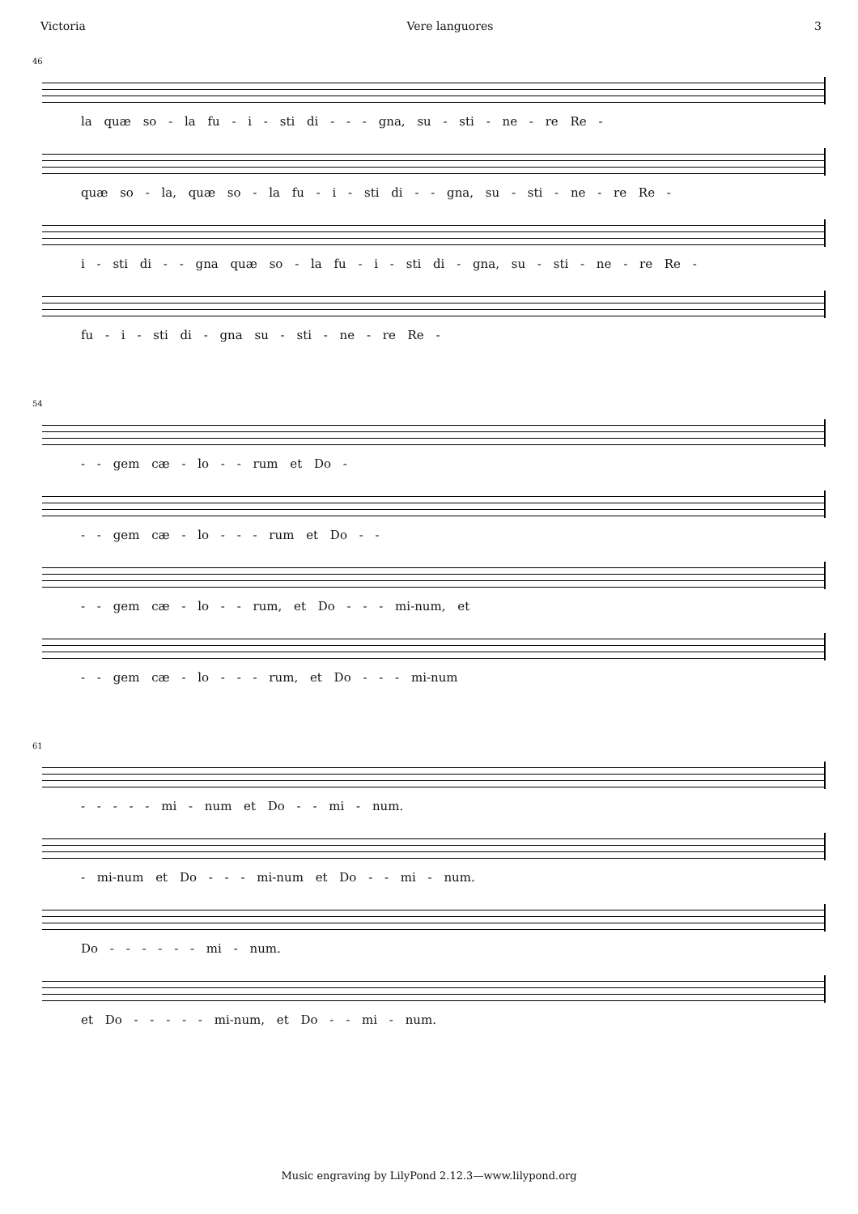Victoria Vere languores 3
46
la quæ so - la fu - i - sti di - - - gna, su - sti - ne - re Re -
quæ so - la, quæ so - la fu - i - sti di - - gna, su - sti - ne - re Re -
i - sti di - - gna quæ so - la fu - i - sti di - gna, su - sti - ne - re Re -
fu - i - sti di - gna su - sti - ne - re Re -
54
- - gem cæ - lo - - rum et Do -
- - gem cæ - lo - - - rum et Do - -
- - gem cæ - lo - - rum, et Do - - - mi-num, et
- - gem cæ - lo - - - rum, et Do - - - mi-num
61
- - - - - mi - num et Do - - mi - num.
- mi-num et Do - - - mi-num et Do - - mi - num.
Do - - - - - - mi - num.
et Do - - - - - mi-num, et Do - - mi - num.
Music engraving by LilyPond 2.12.3—www.lilypond.org